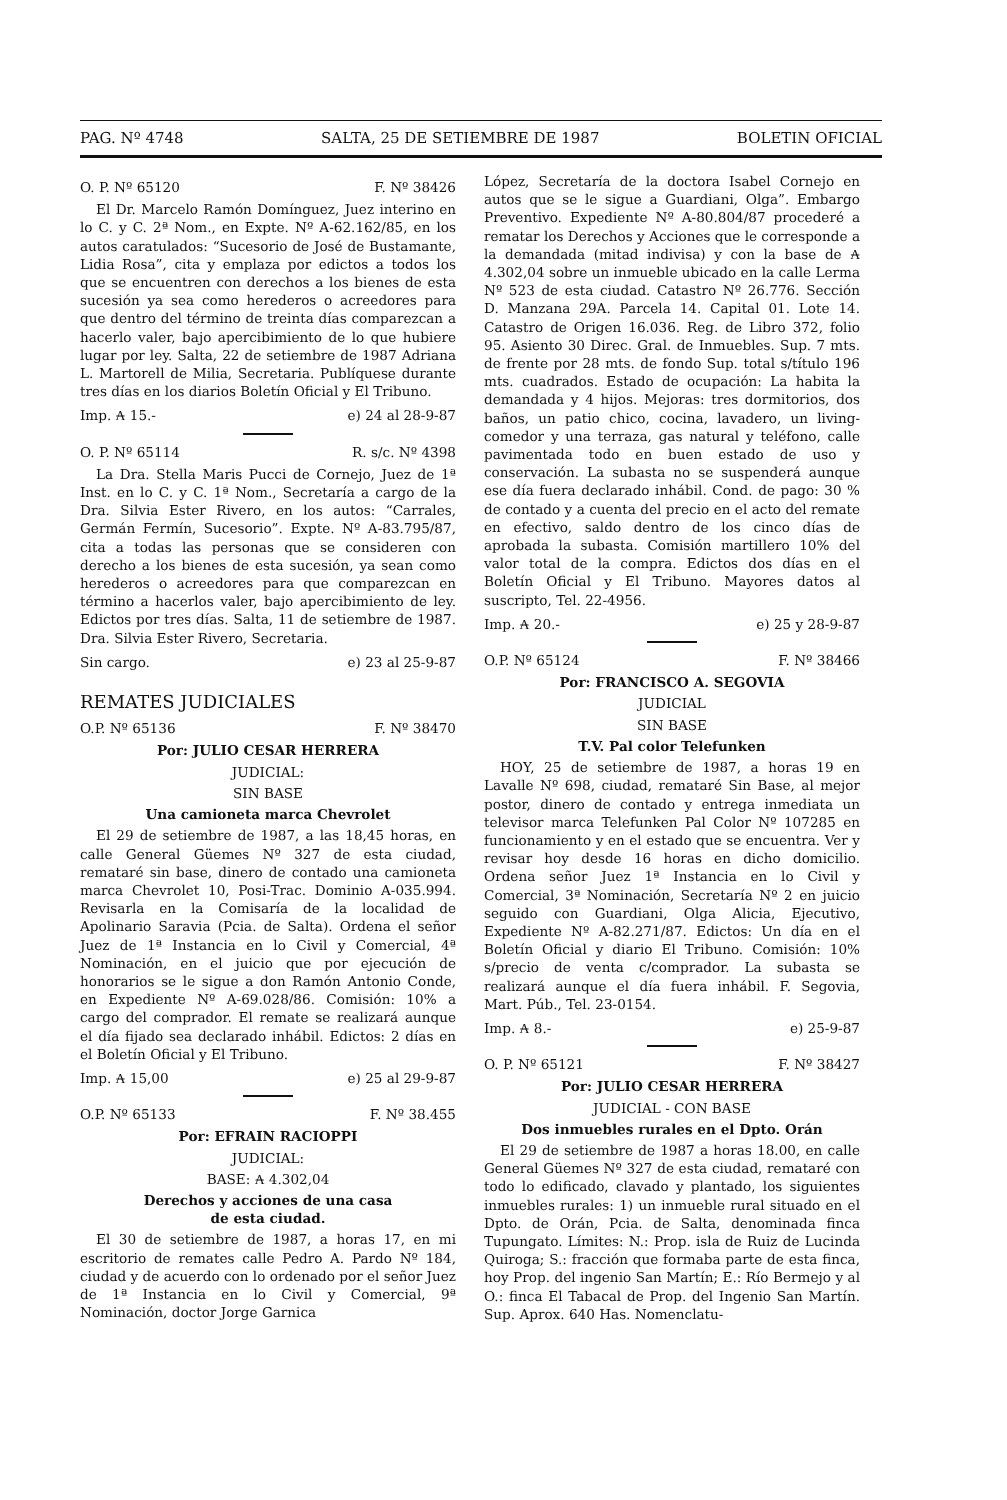PAG. Nº 4748 SALTA, 25 DE SETIEMBRE DE 1987 BOLETIN OFICIAL
O. P. Nº 65120 F. Nº 38426
El Dr. Marcelo Ramón Domínguez, Juez interino en lo C. y C. 2ª Nom., en Expte. Nº A-62.162/85, en los autos caratulados: “Sucesorio de José de Bustamante, Lidia Rosa”, cita y emplaza por edictos a todos los que se encuentren con derechos a los bienes de esta sucesión ya sea como herederos o acreedores para que dentro del término de treinta días comparezcan a hacerlo valer, bajo apercibimiento de lo que hubiere lugar por ley. Salta, 22 de setiembre de 1987 Adriana L. Martorell de Milia, Secretaria. Publíquese durante tres días en los diarios Boletín Oficial y El Tribuno.
Imp. ₳ 15.- e) 24 al 28-9-87
O. P. Nº 65114 R. s/c. Nº 4398
La Dra. Stella Maris Pucci de Cornejo, Juez de 1ª Inst. en lo C. y C. 1ª Nom., Secretaría a cargo de la Dra. Silvia Ester Rivero, en los autos: “Carrales, Germán Fermín, Sucesorio”. Expte. Nº A-83.795/87, cita a todas las personas que se consideren con derecho a los bienes de esta sucesión, ya sean como herederos o acreedores para que comparezcan en término a hacerlos valer, bajo apercibimiento de ley. Edictos por tres días. Salta, 11 de setiembre de 1987. Dra. Silvia Ester Rivero, Secretaria.
Sin cargo. e) 23 al 25-9-87
REMATES JUDICIALES
O.P. Nº 65136 F. Nº 38470
Por: JULIO CESAR HERRERA
JUDICIAL:
SIN BASE
Una camioneta marca Chevrolet
El 29 de setiembre de 1987, a las 18,45 horas, en calle General Güemes Nº 327 de esta ciudad, remataré sin base, dinero de contado una camioneta marca Chevrolet 10, Posi-Trac. Dominio A-035.994. Revisarla en la Comisaría de la localidad de Apolinario Saravia (Pcia. de Salta). Ordena el señor Juez de 1ª Instancia en lo Civil y Comercial, 4ª Nominación, en el juicio que por ejecución de honorarios se le sigue a don Ramón Antonio Conde, en Expediente Nº A-69.028/86. Comisión: 10% a cargo del comprador. El remate se realizará aunque el día fijado sea declarado inhábil. Edictos: 2 días en el Boletín Oficial y El Tribuno.
Imp. ₳ 15,00 e) 25 al 29-9-87
O.P. Nº 65133 F. Nº 38.455
Por: EFRAIN RACIOPPI
JUDICIAL:
BASE: ₳ 4.302,04
Derechos y acciones de una casa
de esta ciudad.
El 30 de setiembre de 1987, a horas 17, en mi escritorio de remates calle Pedro A. Pardo Nº 184, ciudad y de acuerdo con lo ordenado por el señor Juez de 1ª Instancia en lo Civil y Comercial, 9ª Nominación, doctor Jorge Garnica
López, Secretaría de la doctora Isabel Cornejo en autos que se le sigue a Guardiani, Olga”. Embargo Preventivo. Expediente Nº A-80.804/87 procederé a rematar los Derechos y Acciones que le corresponde a la demandada (mitad indivisa) y con la base de ₳ 4.302,04 sobre un inmueble ubicado en la calle Lerma Nº 523 de esta ciudad. Catastro Nº 26.776. Sección D. Manzana 29A. Parcela 14. Capital 01. Lote 14. Catastro de Origen 16.036. Reg. de Libro 372, folio 95. Asiento 30 Direc. Gral. de Inmuebles. Sup. 7 mts. de frente por 28 mts. de fondo Sup. total s/título 196 mts. cuadrados. Estado de ocupación: La habita la demandada y 4 hijos. Mejoras: tres dormitorios, dos baños, un patio chico, cocina, lavadero, un living-comedor y una terraza, gas natural y teléfono, calle pavimentada todo en buen estado de uso y conservación. La subasta no se suspenderá aunque ese día fuera declarado inhábil. Cond. de pago: 30 % de contado y a cuenta del precio en el acto del remate en efectivo, saldo dentro de los cinco días de aprobada la subasta. Comisión martillero 10% del valor total de la compra. Edictos dos días en el Boletín Oficial y El Tribuno. Mayores datos al suscripto, Tel. 22-4956.
Imp. ₳ 20.- e) 25 y 28-9-87
O.P. Nº 65124 F. Nº 38466
Por: FRANCISCO A. SEGOVIA
JUDICIAL
SIN BASE
T.V. Pal color Telefunken
HOY, 25 de setiembre de 1987, a horas 19 en Lavalle Nº 698, ciudad, remataré Sin Base, al mejor postor, dinero de contado y entrega inmediata un televisor marca Telefunken Pal Color Nº 107285 en funcionamiento y en el estado que se encuentra. Ver y revisar hoy desde 16 horas en dicho domicilio. Ordena señor Juez 1ª Instancia en lo Civil y Comercial, 3ª Nominación, Secretaría Nº 2 en juicio seguido con Guardiani, Olga Alicia, Ejecutivo, Expediente Nº A-82.271/87. Edictos: Un día en el Boletín Oficial y diario El Tribuno. Comisión: 10% s/precio de venta c/comprador. La subasta se realizará aunque el día fuera inhábil. F. Segovia, Mart. Púb., Tel. 23-0154.
Imp. ₳ 8.- e) 25-9-87
O. P. Nº 65121 F. Nº 38427
Por: JULIO CESAR HERRERA
JUDICIAL - CON BASE
Dos inmuebles rurales en el Dpto. Orán
El 29 de setiembre de 1987 a horas 18.00, en calle General Güemes Nº 327 de esta ciudad, remataré con todo lo edificado, clavado y plantado, los siguientes inmuebles rurales: 1) un inmueble rural situado en el Dpto. de Orán, Pcia. de Salta, denominada finca Tupungato. Límites: N.: Prop. isla de Ruiz de Lucinda Quiroga; S.: fracción que formaba parte de esta finca, hoy Prop. del ingenio San Martín; E.: Río Bermejo y al O.: finca El Tabacal de Prop. del Ingenio San Martín. Sup. Aprox. 640 Has. Nomenclatu-